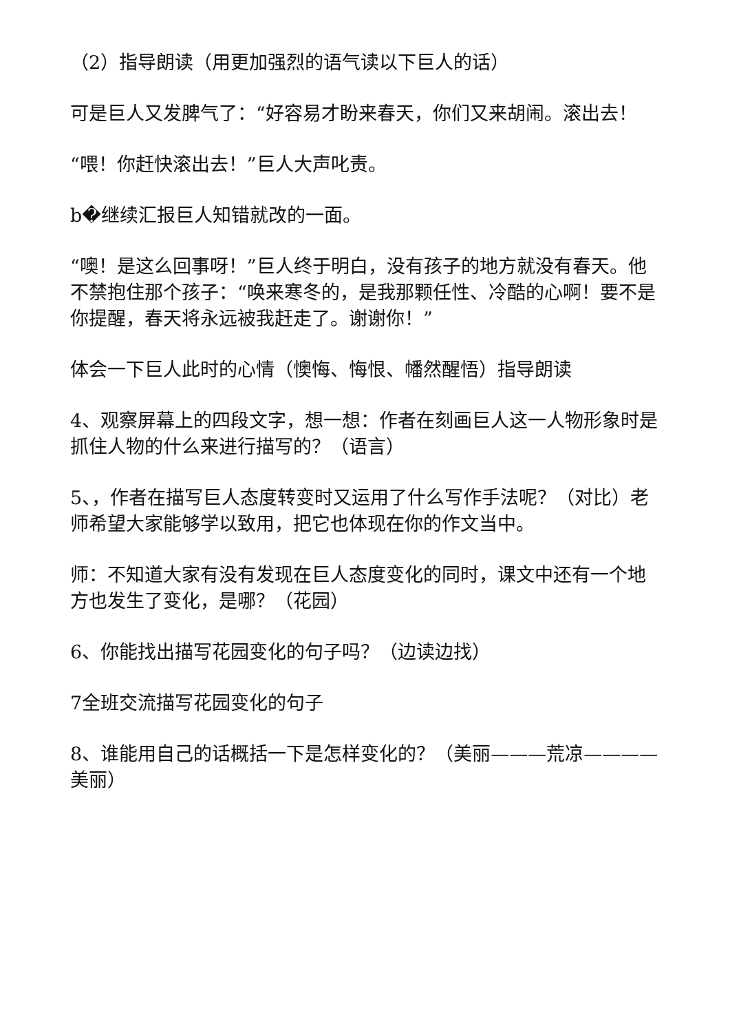（2）指导朗读（用更加强烈的语气读以下巨人的话）
可是巨人又发脾气了：“好容易才盼来春天，你们又来胡闹。滚出去！
“喂！你赶快滚出去！”巨人大声叱责。
b�继续汇报巨人知错就改的一面。
“噢！是这么回事呀！”巨人终于明白，没有孩子的地方就没有春天。他不禁抱住那个孩子：“唤来寒冬的，是我那颗任性、冷酷的心啊！要不是你提醒，春天将永远被我赶走了。谢谢你！”
体会一下巨人此时的心情（懊悔、悔恨、幡然醒悟）指导朗读
4、观察屏幕上的四段文字，想一想：作者在刻画巨人这一人物形象时是抓住人物的什么来进行描写的？（语言）
5、，作者在描写巨人态度转变时又运用了什么写作手法呢？（对比）老师希望大家能够学以致用，把它也体现在你的作文当中。
师：不知道大家有没有发现在巨人态度变化的同时，课文中还有一个地方也发生了变化，是哪？（花园）
6、你能找出描写花园变化的句子吗？（边读边找）
7全班交流描写花园变化的句子
8、谁能用自己的话概括一下是怎样变化的？（美丽———荒凉————美丽）